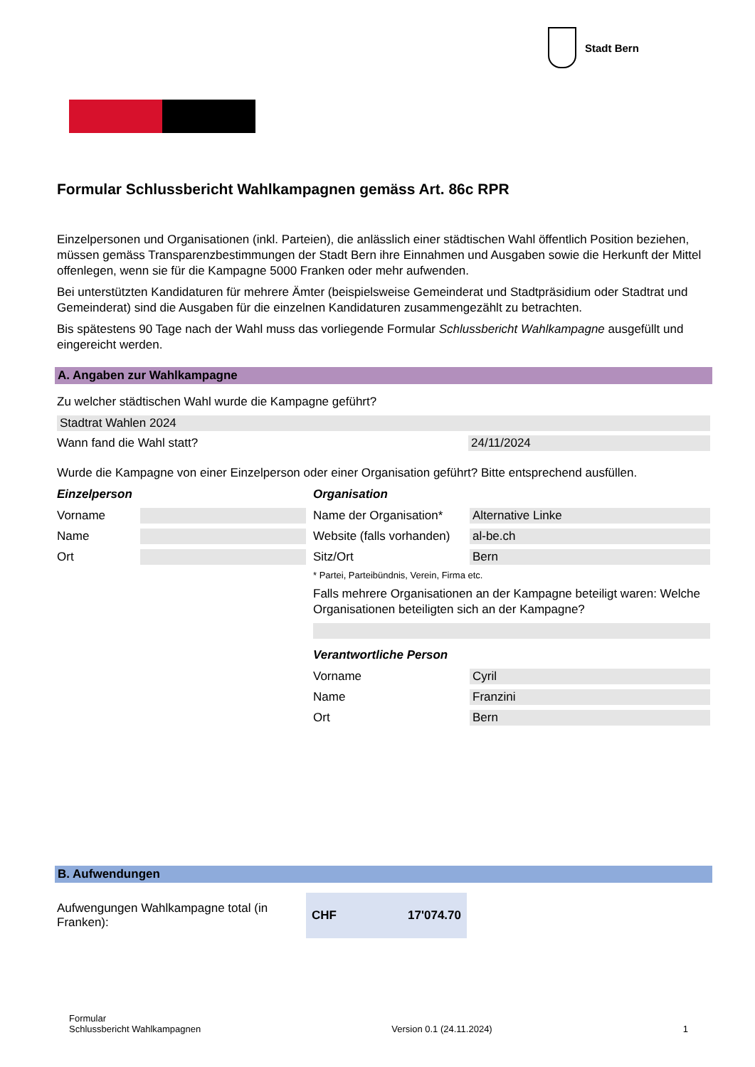Stadt Bern
Formular Schlussbericht Wahlkampagnen gemäss Art. 86c RPR
Einzelpersonen und Organisationen (inkl. Parteien), die anlässlich einer städtischen Wahl öffentlich Position beziehen, müssen gemäss Transparenzbestimmungen der Stadt Bern ihre Einnahmen und Ausgaben sowie die Herkunft der Mittel offenlegen, wenn sie für die Kampagne 5000 Franken oder mehr aufwenden.
Bei unterstützten Kandidaturen für mehrere Ämter (beispielsweise Gemeinderat und Stadtpräsidium oder Stadtrat und Gemeinderat) sind die Ausgaben für die einzelnen Kandidaturen zusammengezählt zu betrachten.
Bis spätestens 90 Tage nach der Wahl muss das vorliegende Formular Schlussbericht Wahlkampagne ausgefüllt und eingereicht werden.
A. Angaben zur Wahlkampagne
Zu welcher städtischen Wahl wurde die Kampagne geführt?
Stadtrat Wahlen 2024
Wann fand die Wahl statt?
24/11/2024
Wurde die Kampagne von einer Einzelperson oder einer Organisation geführt? Bitte entsprechend ausfüllen.
Einzelperson
Vorname
Name
Ort
Organisation
Name der Organisation*
Alternative Linke
Website (falls vorhanden)
al-be.ch
Sitz/Ort
Bern
* Partei, Parteibündnis, Verein, Firma etc.
Falls mehrere Organisationen an der Kampagne beteiligt waren: Welche Organisationen beteiligten sich an der Kampagne?
Verantwortliche Person
Vorname
Cyril
Name
Franzini
Ort
Bern
B. Aufwendungen
Aufwengungen Wahlkampagne total (in Franken):
CHF 17'074.70
Formular
Schlussbericht Wahlkampagnen Version 0.1 (24.11.2024) 1